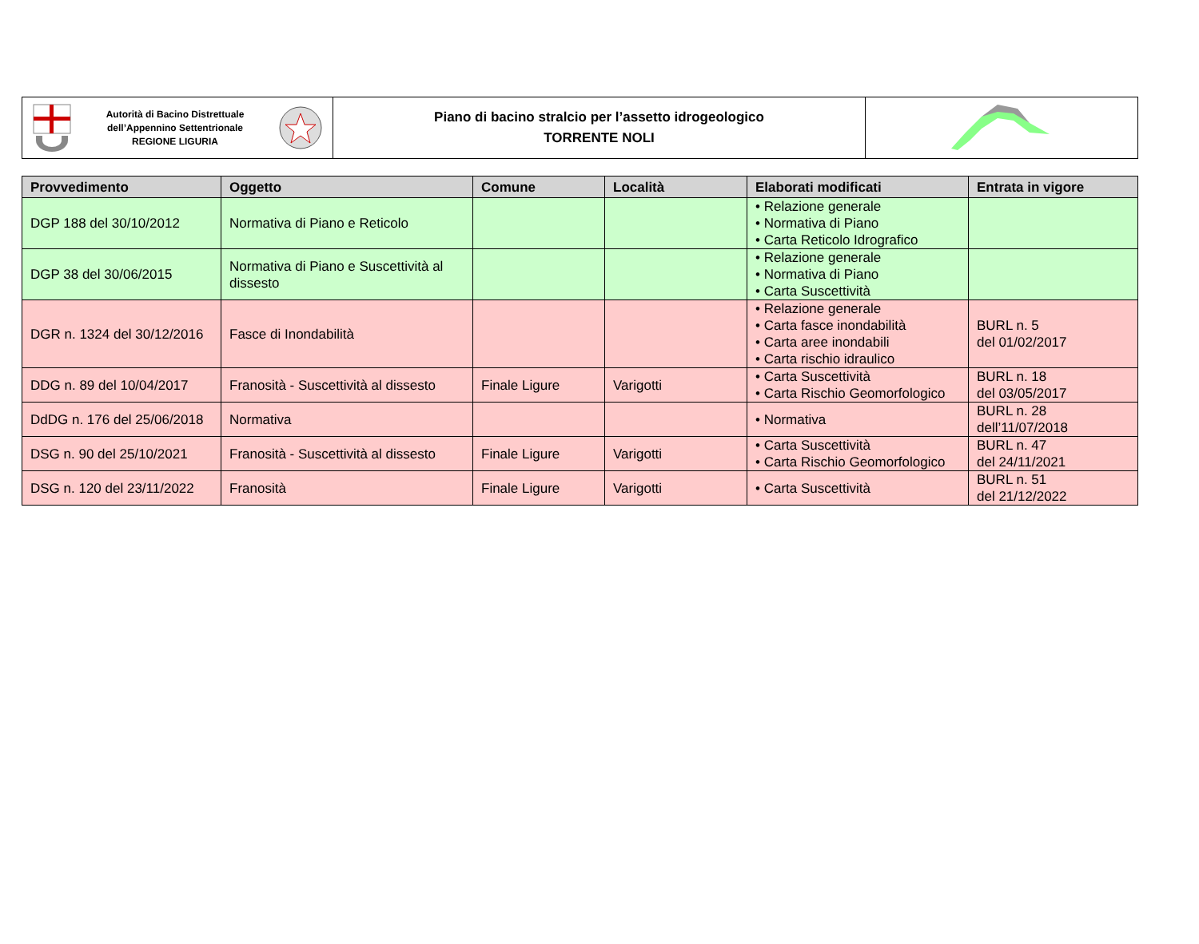| Autorità di Bacino Distrettuale dell’Appennino Settentrionale REGIONE LIGURIA | Piano di bacino stralcio per l’assetto idrogeologico TORRENTE NOLI | |
| Provvedimento | Oggetto | Comune | Località | Elaborati modificati | Entrata in vigore |
| --- | --- | --- | --- | --- | --- |
| DGP 188 del 30/10/2012 | Normativa di Piano e Reticolo | | | • Relazione generale • Normativa di Piano • Carta Reticolo Idrografico | |
| DGP 38 del 30/06/2015 | Normativa di Piano e Suscettività al dissesto | | | • Relazione generale • Normativa di Piano • Carta Suscettività | |
| DGR n. 1324 del 30/12/2016 | Fasce di Inondabilità | | | • Relazione generale • Carta fasce inondabilità • Carta aree inondabili • Carta rischio idraulico | BURL n. 5 del 01/02/2017 |
| DDG n. 89 del 10/04/2017 | Franosità - Suscettività al dissesto | Finale Ligure | Varigotti | • Carta Suscettività • Carta Rischio Geomorfologico | BURL n. 18 del 03/05/2017 |
| DdDG n. 176 del 25/06/2018 | Normativa | | | • Normativa | BURL n. 28 dell’11/07/2018 |
| DSG n. 90 del 25/10/2021 | Franosità - Suscettività al dissesto | Finale Ligure | Varigotti | • Carta Suscettività • Carta Rischio Geomorfologico | BURL n. 47 del 24/11/2021 |
| DSG n. 120 del 23/11/2022 | Franosità | Finale Ligure | Varigotti | • Carta Suscettività | BURL n. 51 del 21/12/2022 |